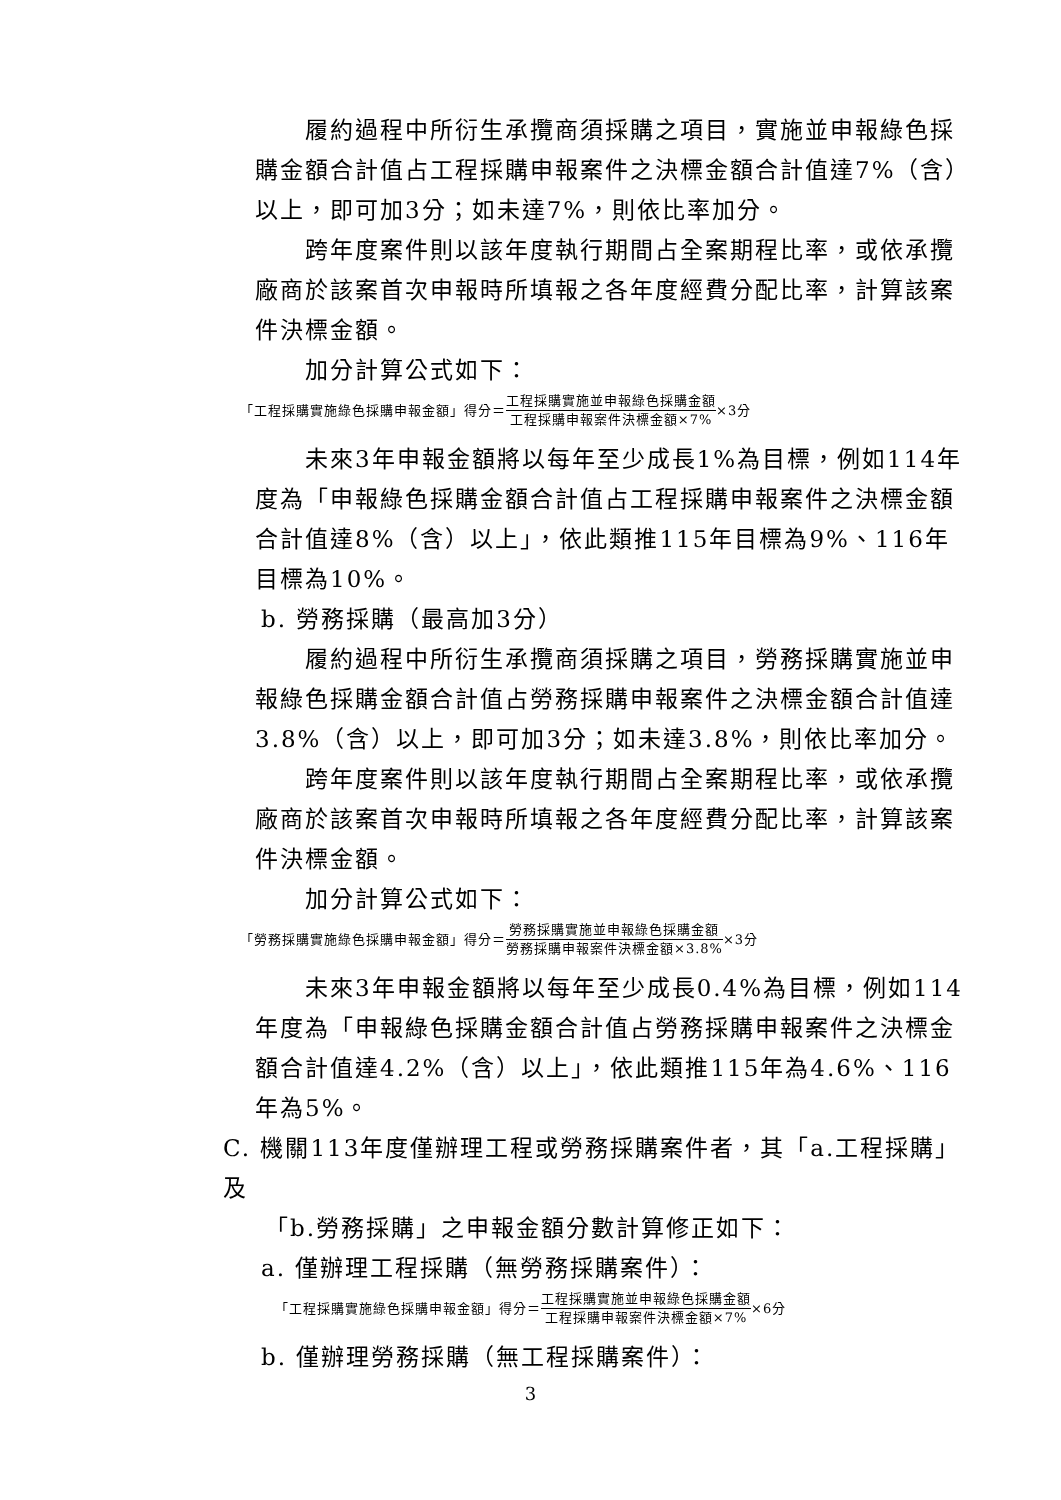履約過程中所衍生承攬商須採購之項目，實施並申報綠色採購金額合計值占工程採購申報案件之決標金額合計值達7%（含）以上，即可加3分；如未達7%，則依比率加分。
跨年度案件則以該年度執行期間占全案期程比率，或依承攬廠商於該案首次申報時所填報之各年度經費分配比率，計算該案件決標金額。
加分計算公式如下：
「工程採購實施綠色採購申報金額」得分＝ 工程採購實施並申報綠色採購金額 工程採購申報案件決標金額×7% ×3分
未來3年申報金額將以每年至少成長1%為目標，例如114年度為「申報綠色採購金額合計值占工程採購申報案件之決標金額合計值達8%（含）以上」，依此類推115年目標為9%、116年目標為10%。
b. 勞務採購（最高加3分）
履約過程中所衍生承攬商須採購之項目，勞務採購實施並申報綠色採購金額合計值占勞務採購申報案件之決標金額合計值達3.8%（含）以上，即可加3分；如未達3.8%，則依比率加分。
跨年度案件則以該年度執行期間占全案期程比率，或依承攬廠商於該案首次申報時所填報之各年度經費分配比率，計算該案件決標金額。
加分計算公式如下：
「勞務採購實施綠色採購申報金額」得分＝ 勞務採購實施並申報綠色採購金額 勞務採購申報案件決標金額×3.8% ×3分
未來3年申報金額將以每年至少成長0.4%為目標，例如114年度為「申報綠色採購金額合計值占勞務採購申報案件之決標金額合計值達4.2%（含）以上」，依此類推115年為4.6%、116年為5%。
C. 機關113年度僅辦理工程或勞務採購案件者，其「a.工程採購」及
「b.勞務採購」之申報金額分數計算修正如下：
a. 僅辦理工程採購（無勞務採購案件）：
「工程採購實施綠色採購申報金額」得分＝ 工程採購實施並申報綠色採購金額 工程採購申報案件決標金額×7% ×6分
b. 僅辦理勞務採購（無工程採購案件）：
3